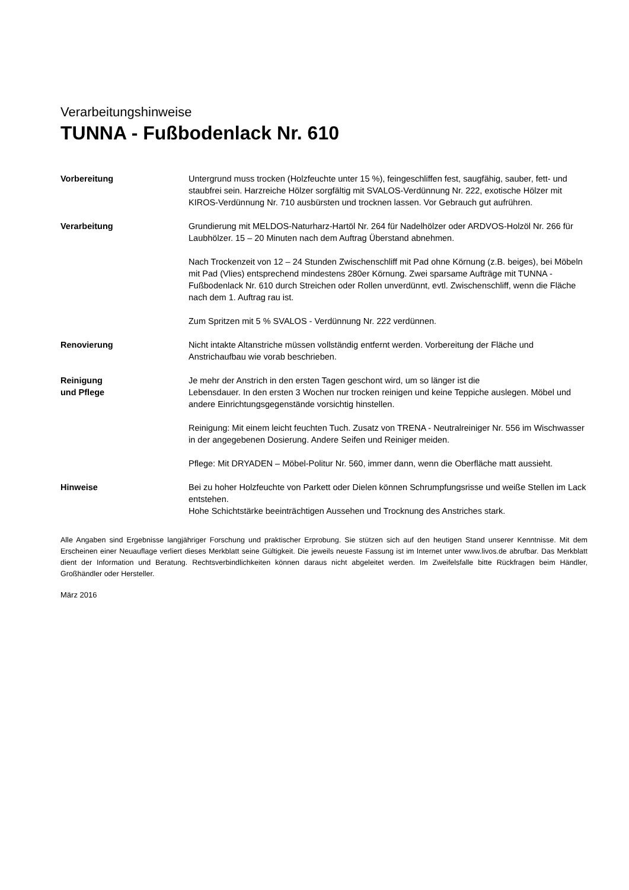Verarbeitungshinweise
TUNNA - Fußbodenlack Nr. 610
Vorbereitung Untergrund muss trocken (Holzfeuchte unter 15 %), feingeschliffen fest, saugfähig, sauber, fett- und staubfrei sein. Harzreiche Hölzer sorgfältig mit SVALOS-Verdünnung Nr. 222, exotische Hölzer mit KIROS-Verdünnung Nr. 710 ausbürsten und trocknen lassen. Vor Gebrauch gut aufrühren.
Verarbeitung Grundierung mit MELDOS-Naturharz-Hartöl Nr. 264 für Nadelhölzer oder ARDVOS-Holzöl Nr. 266 für Laubhölzer. 15 – 20 Minuten nach dem Auftrag Überstand abnehmen.
Nach Trockenzeit von 12 – 24 Stunden Zwischenschliff mit Pad ohne Körnung (z.B. beiges), bei Möbeln mit Pad (Vlies) entsprechend mindestens 280er Körnung. Zwei sparsame Aufträge mit TUNNA - Fußbodenlack Nr. 610 durch Streichen oder Rollen unverdünnt, evtl. Zwischenschliff, wenn die Fläche nach dem 1. Auftrag rau ist.
Zum Spritzen mit 5 % SVALOS - Verdünnung Nr. 222 verdünnen.
Renovierung Nicht intakte Altanstriche müssen vollständig entfernt werden. Vorbereitung der Fläche und Anstrichaufbau wie vorab beschrieben.
Reinigung
und Pflege
Je mehr der Anstrich in den ersten Tagen geschont wird, um so länger ist die
Lebensdauer. In den ersten 3 Wochen nur trocken reinigen und keine Teppiche auslegen. Möbel und andere Einrichtungsgegenstände vorsichtig hinstellen.
Reinigung: Mit einem leicht feuchten Tuch. Zusatz von TRENA - Neutralreiniger Nr. 556 im Wischwasser in der angegebenen Dosierung. Andere Seifen und Reiniger meiden.
Pflege: Mit DRYADEN – Möbel-Politur Nr. 560, immer dann, wenn die Oberfläche matt aussieht.
Hinweise Bei zu hoher Holzfeuchte von Parkett oder Dielen können Schrumpfungsrisse und weiße Stellen im Lack entstehen.
Hohe Schichtstärke beeinträchtigen Aussehen und Trocknung des Anstriches stark.
Alle Angaben sind Ergebnisse langjähriger Forschung und praktischer Erprobung. Sie stützen sich auf den heutigen Stand unserer Kenntnisse. Mit dem Erscheinen einer Neuauflage verliert dieses Merkblatt seine Gültigkeit. Die jeweils neueste Fassung ist im Internet unter www.livos.de abrufbar. Das Merkblatt dient der Information und Beratung. Rechtsverbindlichkeiten können daraus nicht abgeleitet werden. Im Zweifelsfalle bitte Rückfragen beim Händler, Großhändler oder Hersteller.
März 2016